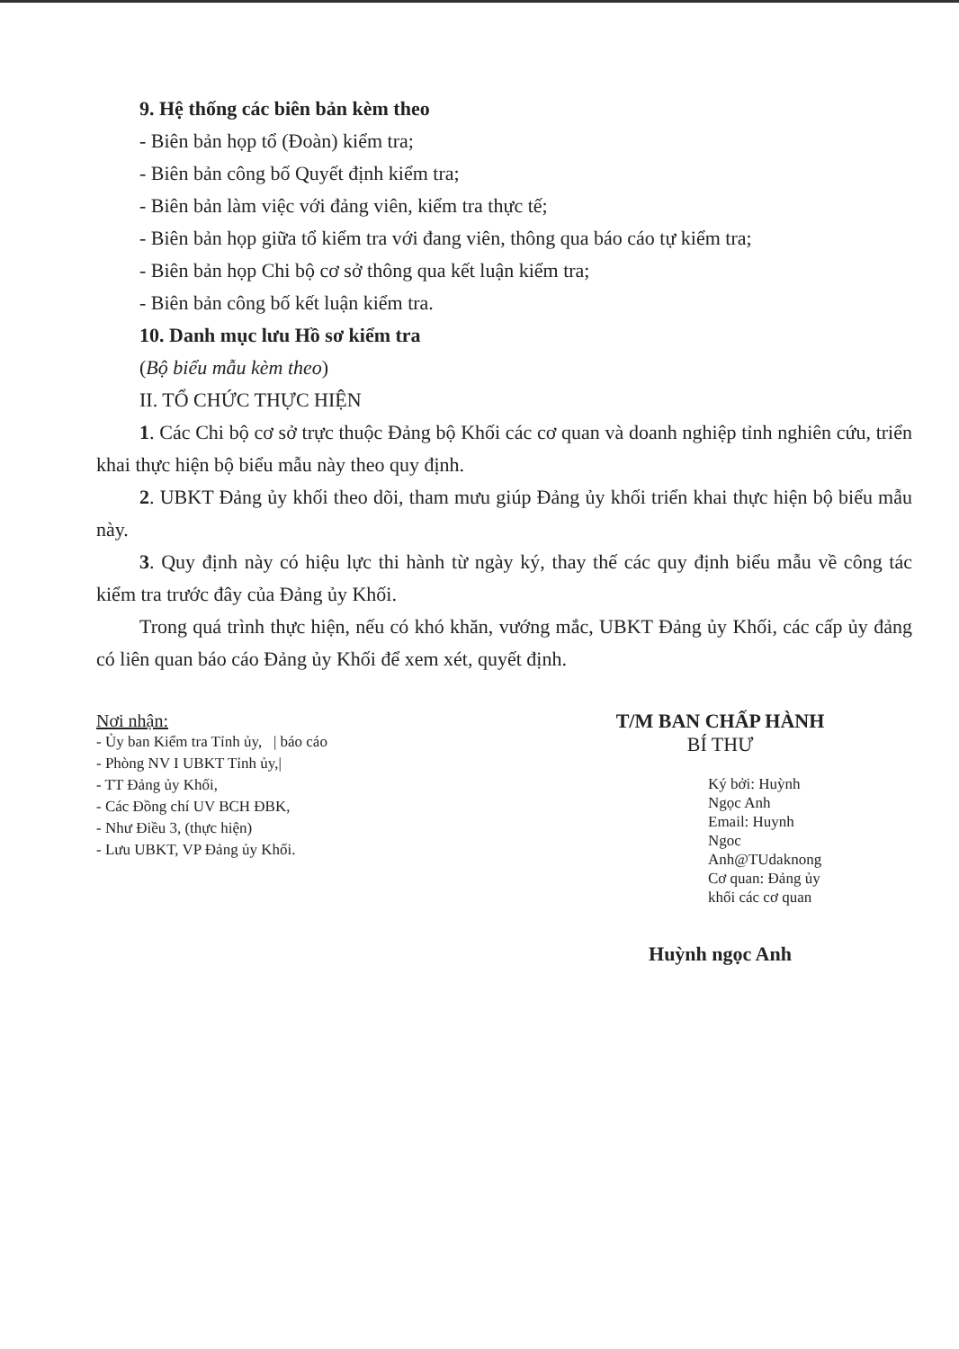9. Hệ thống các biên bản kèm theo
- Biên bản họp tổ (Đoàn) kiểm tra;
- Biên bản công bố Quyết định kiểm tra;
- Biên bản làm việc với đảng viên, kiểm tra thực tế;
- Biên bản họp giữa tổ kiểm tra với đang viên, thông qua báo cáo tự kiểm tra;
- Biên bản họp Chi bộ cơ sở thông qua kết luận kiểm tra;
- Biên bản công bố kết luận kiểm tra.
10. Danh mục lưu Hồ sơ kiểm tra
(Bộ biểu mẫu kèm theo)
II. TỔ CHỨC THỰC HIỆN
1. Các Chi bộ cơ sở trực thuộc Đảng bộ Khối các cơ quan và doanh nghiệp tỉnh nghiên cứu, triển khai thực hiện bộ biểu mẫu này theo quy định.
2. UBKT Đảng ủy khối theo dõi, tham mưu giúp Đảng ủy khối triển khai thực hiện bộ biểu mẫu này.
3. Quy định này có hiệu lực thi hành từ ngày ký, thay thế các quy định biểu mẫu về công tác kiểm tra trước đây của Đảng ủy Khối.
Trong quá trình thực hiện, nếu có khó khăn, vướng mắc, UBKT Đảng ủy Khối, các cấp ủy đảng có liên quan báo cáo Đảng ủy Khối để xem xét, quyết định.
Nơi nhận:
- Ủy ban Kiểm tra Tỉnh ủy, | báo cáo
- Phòng NV I UBKT Tỉnh ủy,|
- TT Đảng ủy Khối,
- Các Đồng chí UV BCH ĐBK,
- Như Điều 3, (thực hiện)
- Lưu UBKT, VP Đảng ủy Khối.
T/M BAN CHẤP HÀNH
BÍ THƯ
Ký bởi: Huỳnh
Ngọc Anh
Email: Huynh
Ngoc
Anh@TUdaknong
Cơ quan: Đảng ủy
khối các cơ quan
Huỳnh ngọc Anh